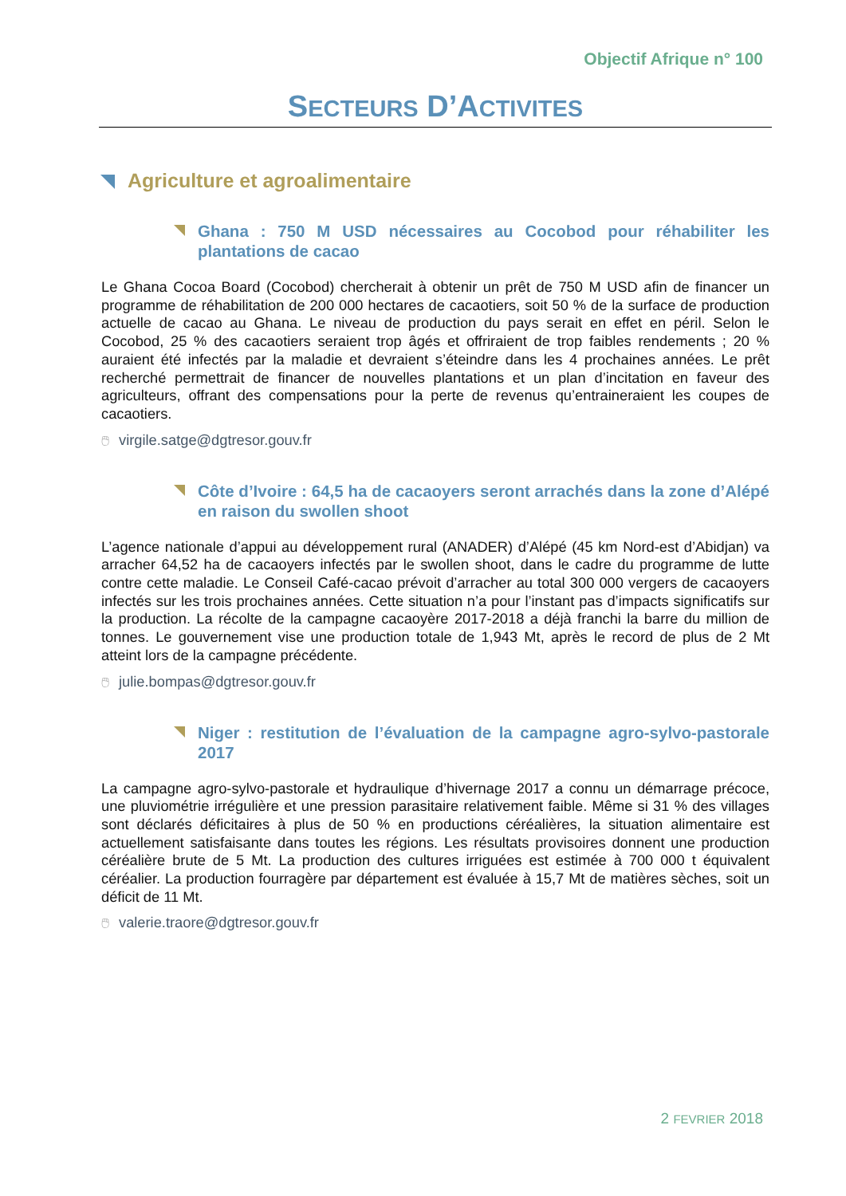Objectif Afrique n° 100
SECTEURS D’ACTIVITES
Agriculture et agroalimentaire
Ghana : 750 M USD nécessaires au Cocobod pour réhabiliter les plantations de cacao
Le Ghana Cocoa Board (Cocobod) chercherait à obtenir un prêt de 750 M USD afin de financer un programme de réhabilitation de 200 000 hectares de cacaotiers, soit 50 % de la surface de production actuelle de cacao au Ghana. Le niveau de production du pays serait en effet en péril. Selon le Cocobod, 25 % des cacaotiers seraient trop âgés et offriraient de trop faibles rendements ; 20 % auraient été infectés par la maladie et devraient s’éteindre dans les 4 prochaines années. Le prêt recherché permettrait de financer de nouvelles plantations et un plan d’incitation en faveur des agriculteurs, offrant des compensations pour la perte de revenus qu’entraineraient les coupes de cacaotiers.
🖱 virgile.satge@dgtresor.gouv.fr
Côte d’Ivoire : 64,5 ha de cacaoyers seront arrachés dans la zone d’Alépé en raison du swollen shoot
L’agence nationale d’appui au développement rural (ANADER) d’Alépé (45 km Nord-est d’Abidjan) va arracher 64,52 ha de cacaoyers infectés par le swollen shoot, dans le cadre du programme de lutte contre cette maladie. Le Conseil Café-cacao prévoit d’arracher au total 300 000 vergers de cacaoyers infectés sur les trois prochaines années. Cette situation n’a pour l’instant pas d’impacts significatifs sur la production. La récolte de la campagne cacaoyère 2017-2018 a déjà franchi la barre du million de tonnes. Le gouvernement vise une production totale de 1,943 Mt, après le record de plus de 2 Mt atteint lors de la campagne précédente.
🖱 julie.bompas@dgtresor.gouv.fr
Niger : restitution de l’évaluation de la campagne agro-sylvo-pastorale 2017
La campagne agro-sylvo-pastorale et hydraulique d’hivernage 2017 a connu un démarrage précoce, une pluviométrie irrégulière et une pression parasitaire relativement faible. Même si 31 % des villages sont déclarés déficitaires à plus de 50 % en productions céréalières, la situation alimentaire est actuellement satisfaisante dans toutes les régions. Les résultats provisoires donnent une production céréalière brute de 5 Mt. La production des cultures irriguées est estimée à 700 000 t équivalent céréalier. La production fourragère par département est évaluée à 15,7 Mt de matières sèches, soit un déficit de 11 Mt.
🖱 valerie.traore@dgtresor.gouv.fr
2 FEVRIER 2018